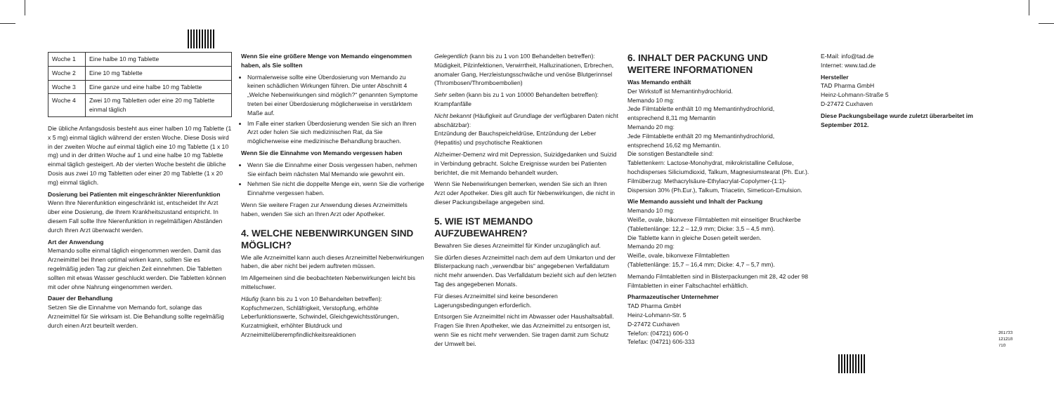| Woche 1 | Eine halbe 10 mg Tablette |
| Woche 2 | Eine 10 mg Tablette |
| Woche 3 | Eine ganze und eine halbe 10 mg Tablette |
| Woche 4 | Zwei 10 mg Tabletten oder eine 20 mg Tablette einmal täglich |
Die übliche Anfangsdosis besteht aus einer halben 10 mg Tablette (1 x 5 mg) einmal täglich während der ersten Woche. Diese Dosis wird in der zweiten Woche auf einmal täglich eine 10 mg Tablette (1 x 10 mg) und in der dritten Woche auf 1 und eine halbe 10 mg Tablette einmal täglich gesteigert. Ab der vierten Woche besteht die übliche Dosis aus zwei 10 mg Tabletten oder einer 20 mg Tablette (1 x 20 mg) einmal täglich.
Dosierung bei Patienten mit eingeschränkter Nierenfunktion
Wenn Ihre Nierenfunktion eingeschränkt ist, entscheidet Ihr Arzt über eine Dosierung, die Ihrem Krankheitszustand entspricht. In diesem Fall sollte Ihre Nierenfunktion in regelmäßigen Abständen durch Ihren Arzt überwacht werden.
Art der Anwendung
Memando sollte einmal täglich eingenommen werden. Damit das Arzneimittel bei Ihnen optimal wirken kann, sollten Sie es regelmäßig jeden Tag zur gleichen Zeit einnehmen. Die Tabletten sollten mit etwas Wasser geschluckt werden. Die Tabletten können mit oder ohne Nahrung eingenommen werden.
Dauer der Behandlung
Setzen Sie die Einnahme von Memando fort, solange das Arzneimittel für Sie wirksam ist. Die Behandlung sollte regelmäßig durch einen Arzt beurteilt werden.
Wenn Sie eine größere Menge von Memando eingenommen haben, als Sie sollten
Normalerweise sollte eine Überdosierung von Memando zu keinen schädlichen Wirkungen führen. Die unter Abschnitt 4 „Welche Nebenwirkungen sind möglich?“ genannten Symptome treten bei einer Überdosierung möglicherweise in verstärktem Maße auf.
Im Falle einer starken Überdosierung wenden Sie sich an Ihren Arzt oder holen Sie sich medizinischen Rat, da Sie möglicherweise eine medizinische Behandlung brauchen.
Wenn Sie die Einnahme von Memando vergessen haben
Wenn Sie die Einnahme einer Dosis vergessen haben, nehmen Sie einfach beim nächsten Mal Memando wie gewohnt ein.
Nehmen Sie nicht die doppelte Menge ein, wenn Sie die vorherige Einnahme vergessen haben.
Wenn Sie weitere Fragen zur Anwendung dieses Arzneimittels haben, wenden Sie sich an Ihren Arzt oder Apotheker.
4. WELCHE NEBENWIRKUNGEN SIND MÖGLICH?
Wie alle Arzneimittel kann auch dieses Arzneimittel Nebenwirkungen haben, die aber nicht bei jedem auftreten müssen.
Im Allgemeinen sind die beobachteten Nebenwirkungen leicht bis mittelschwer.
Häufig (kann bis zu 1 von 10 Behandelten betreffen):
Kopfschmerzen, Schläfrigkeit, Verstopfung, erhöhte Leberfunktionswerte, Schwindel, Gleichgewichtsstörungen, Kurzatmigkeit, erhöhter Blutdruck und Arzneimittelüberempfindlichkeitsreaktionen
Gelegentlich (kann bis zu 1 von 100 Behandelten betreffen):
Müdigkeit, Pilzinfektionen, Verwirrtheit, Halluzinationen, Erbrechen, anomaler Gang, Herzleistungsschwäche und venöse Blutgerinnsel (Thrombosen/Thromboembolien)
Sehr selten (kann bis zu 1 von 10000 Behandelten betreffen):
Krampfanfälle
Nicht bekannt (Häufigkeit auf Grundlage der verfügbaren Daten nicht abschätzbar):
Entzündung der Bauchspeicheldrüse, Entzündung der Leber (Hepatitis) und psychotische Reaktionen
Alzheimer-Demenz wird mit Depression, Suizidgedanken und Suizid in Verbindung gebracht. Solche Ereignisse wurden bei Patienten berichtet, die mit Memando behandelt wurden.
Wenn Sie Nebenwirkungen bemerken, wenden Sie sich an Ihren Arzt oder Apotheker. Dies gilt auch für Nebenwirkungen, die nicht in dieser Packungsbeilage angegeben sind.
5. WIE IST MEMANDO AUFZUBEWAHREN?
Bewahren Sie dieses Arzneimittel für Kinder unzugänglich auf.
Sie dürfen dieses Arzneimittel nach dem auf dem Umkarton und der Blisterpackung nach „verwendbar bis“ angegebenen Verfalldatum nicht mehr anwenden. Das Verfalldatum bezieht sich auf den letzten Tag des angegebenen Monats.
Für dieses Arzneimittel sind keine besonderen Lagerungsbedingungen erforderlich.
Entsorgen Sie Arzneimittel nicht im Abwasser oder Haushaltsabfall. Fragen Sie Ihren Apotheker, wie das Arzneimittel zu entsorgen ist, wenn Sie es nicht mehr verwenden. Sie tragen damit zum Schutz der Umwelt bei.
6. INHALT DER PACKUNG UND WEITERE INFORMATIONEN
Was Memando enthält
Der Wirkstoff ist Memantinhydrochlorid.
Memando 10 mg:
Jede Filmtablette enthält 10 mg Memantinhydrochlorid, entsprechend 8,31 mg Memantin
Memando 20 mg:
Jede Filmtablette enthält 20 mg Memantinhydrochlorid, entsprechend 16,62 mg Memantin.
Die sonstigen Bestandteile sind:
Tablettenkern: Lactose-Monohydrat, mikrokristalline Cellulose, hochdisperses Siliciumdioxid, Talkum, Magnesiumstearat (Ph. Eur.).
Filmüberzug: Methacrylsäure-Ethylacrylat-Copolymer-(1:1)-Dispersion 30% (Ph.Eur.), Talkum, Triacetin, Simeticon-Emulsion.
Wie Memando aussieht und Inhalt der Packung
Memando 10 mg:
Weiße, ovale, bikonvexe Filmtabletten mit einseitiger Bruchkerbe (Tablettenlänge: 12,2 – 12,9 mm; Dicke: 3,5 – 4,5 mm).
Die Tablette kann in gleiche Dosen geteilt werden.
Memando 20 mg:
Weiße, ovale, bikonvexe Filmtabletten
(Tablettenlänge: 15,7 – 16,4 mm; Dicke: 4,7 – 5,7 mm).
Memando Filmtabletten sind in Blisterpackungen mit 28, 42 oder 98 Filmtabletten in einer Faltschachtel erhältlich.
Pharmazeutischer Unternehmer
TAD Pharma GmbH
Heinz-Lohmann-Str. 5
D-27472 Cuxhaven
Telefon: (04721) 606-0
Telefax: (04721) 606-333
E-Mail: info@tad.de
Internet: www.tad.de
Hersteller
TAD Pharma GmbH
Heinz-Lohmann-Straße 5
D-27472 Cuxhaven
Diese Packungsbeilage wurde zuletzt überarbeitet im September 2012.
261733
121218
710